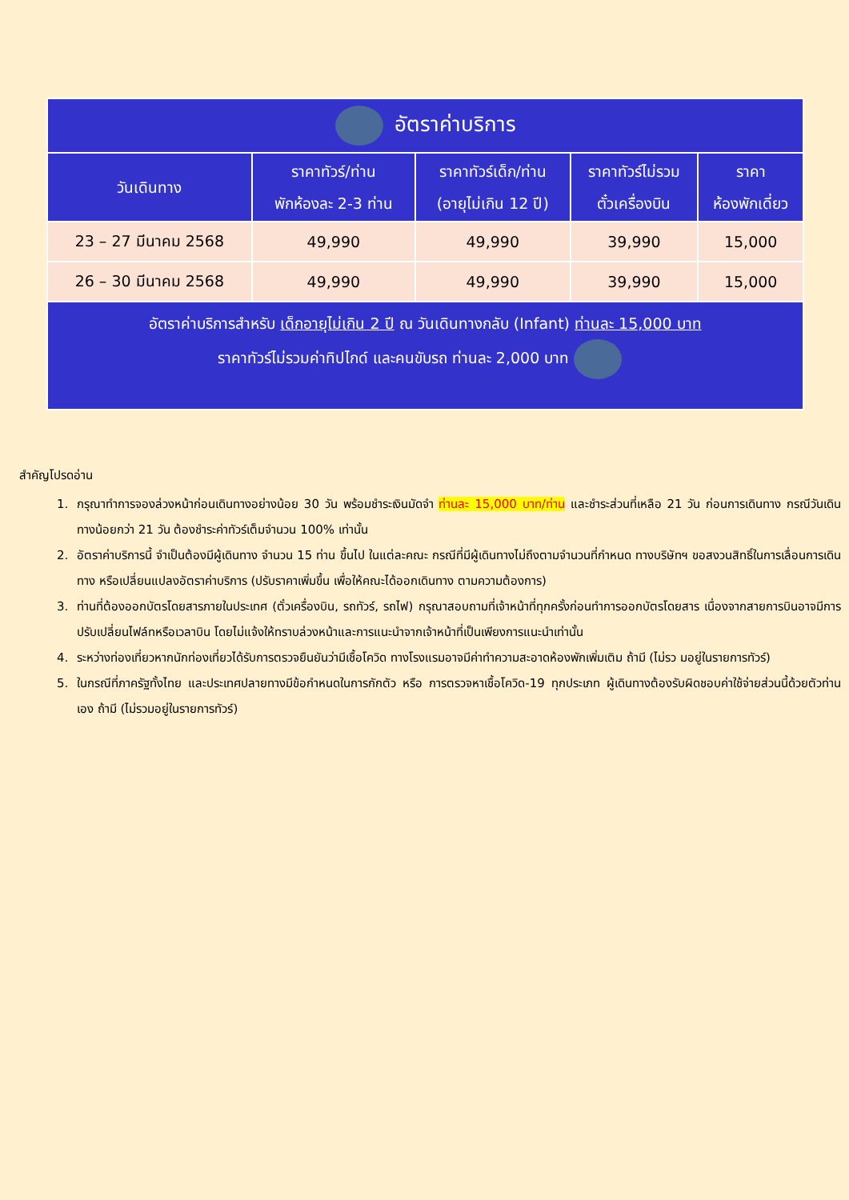| อัตราค่าบริการ | | | | |
| วันเดินทาง | ราคาทัวร์/ท่าน พักห้องละ 2-3 ท่าน | ราคาทัวร์เด็ก/ท่าน (อายุไม่เกิน 12 ปี) | ราคาทัวร์ไม่รวม ตั๋วเครื่องบิน | ราคา ห้องพักเดี่ยว |
| 23 – 27 มีนาคม 2568 | 49,990 | 49,990 | 39,990 | 15,000 |
| 26 – 30 มีนาคม 2568 | 49,990 | 49,990 | 39,990 | 15,000 |
| อัตราค่าบริการสำหรับ เด็กอายุไม่เกิน 2 ปี ณ วันเดินทางกลับ (Infant) ท่านละ 15,000 บาท ราคาทัวร์ไม่รวมค่าทิปไกด์ และคนขับรถ ท่านละ 2,000 บาท | | | | |
สำคัญโปรดอ่าน
1. กรุณาทำการจองล่วงหน้าก่อนเดินทางอย่างน้อย 30 วัน พร้อมชำระเงินมัดจำ ท่านละ 15,000 บาท/ท่าน และชำระส่วนที่เหลือ 21 วัน ก่อนการเดินทาง กรณีวันเดินทางน้อยกว่า 21 วัน ต้องชำระค่าทัวร์เต็มจำนวน 100% เท่านั้น
2. อัตราค่าบริการนี้ จำเป็นต้องมีผู้เดินทาง จำนวน 15 ท่าน ขึ้นไป ในแต่ละคณะ กรณีที่มีผู้เดินทางไม่ถึงตามจำนวนที่กำหนด ทางบริษัทฯ ขอสงวนสิทธิ์ในการเลื่อนการเดินทาง หรือเปลี่ยนแปลงอัตราค่าบริการ (ปรับราคาเพิ่มขึ้น เพื่อให้คณะได้ออกเดินทาง ตามความต้องการ)
3. ท่านที่ต้องออกบัตรโดยสารภายในประเทศ (ตั๋วเครื่องบิน, รถทัวร์, รถไฟ) กรุณาสอบถามที่เจ้าหน้าที่ทุกครั้งก่อนทำการออกบัตรโดยสาร เนื่องจากสายการบินอาจมีการปรับเปลี่ยนไฟล์ทหรือเวลาบิน โดยไม่แจ้งให้ทราบล่วงหน้าและการแนะนำจากเจ้าหน้าที่เป็นเพียงการแนะนำเท่านั้น
4. ระหว่างท่องเที่ยวหากนักท่องเที่ยวได้รับการตรวจยืนยันว่ามีเชื้อโควิด ทางโรงแรมอาจมีค่าทำความสะอาดห้องพักเพิ่มเติม ถ้ามี (ไม่รว มอยู่ในรายการทัวร์)
5. ในกรณีที่ภาครัฐทั้งไทย และประเทศปลายทางมีข้อกำหนดในการกักตัว หรือ การตรวจหาเชื้อโควิด-19 ทุกประเภท ผู้เดินทางต้องรับผิดชอบค่าใช้จ่ายส่วนนี้ด้วยตัวท่านเอง ถ้ามี (ไม่รวมอยู่ในรายการทัวร์)